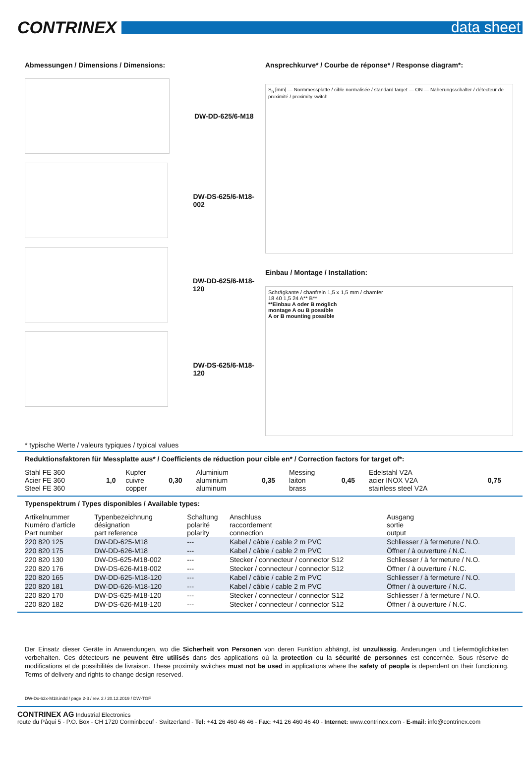CONTRINEX
data sheet
Abmessungen / Dimensions / Dimensions:
DW-DD-625/6-M18
DW-DS-625/6-M18-002
DW-DD-625/6-M18-120
DW-DS-625/6-M18-120
Ansprechkurve* / Courbe de réponse* / Response diagram*:
S<sub>n</sub> [mm] — Normmessplatte / cible normalisée / standard target — ON — Näherungsschalter / détecteur de proximité / proximity switch
Einbau / Montage / Installation:
Schrägkante / chanfrein 1,5 x 1,5 mm / chamfer
18 40 1,5 24 A** B**
**Einbau A oder B möglich
montage A ou B possible
A or B mounting possible
* typische Werte / valeurs typiques / typical values
Reduktionsfaktoren für Messplatte aus* / Coefficients de réduction pour cible en* / Correction factors for target of*:
| Stahl FE 360 Acier FE 360 Steel FE 360 | 1,0 | Kupfer cuivre copper | 0,30 | Aluminium aluminium aluminum | 0,35 | Messing laiton brass | 0,45 | Edelstahl V2A acier INOX V2A stainless steel V2A | 0,75 |
Typenspektrum / Types disponibles / Available types:
| Artikelnummer Numéro d’article Part number | Typenbezeichnung désignation part reference | Schaltung polarité polarity | Anschluss raccordement connection | Ausgang sortie output |
| --- | --- | --- | --- | --- |
| 220 820 125 | DW-DD-625-M18 | --- | Kabel / câble / cable 2 m PVC | Schliesser / à fermeture / N.O. |
| 220 820 175 | DW-DD-626-M18 | --- | Kabel / câble / cable 2 m PVC | Öffner / à ouverture / N.C. |
| 220 820 130 | DW-DS-625-M18-002 | --- | Stecker / connecteur / connector S12 | Schliesser / à fermeture / N.O. |
| 220 820 176 | DW-DS-626-M18-002 | --- | Stecker / connecteur / connector S12 | Öffner / à ouverture / N.C. |
| 220 820 165 | DW-DD-625-M18-120 | --- | Kabel / câble / cable 2 m PVC | Schliesser / à fermeture / N.O. |
| 220 820 181 | DW-DD-626-M18-120 | --- | Kabel / câble / cable 2 m PVC | Öffner / à ouverture / N.C. |
| 220 820 170 | DW-DS-625-M18-120 | --- | Stecker / connecteur / connector S12 | Schliesser / à fermeture / N.O. |
| 220 820 182 | DW-DS-626-M18-120 | --- | Stecker / connecteur / connector S12 | Öffner / à ouverture / N.C. |
Der Einsatz dieser Geräte in Anwendungen, wo die Sicherheit von Personen von deren Funktion abhängt, ist unzulässig. Änderungen und Liefermöglichkeiten vorbehalten. Ces détecteurs ne peuvent être utilisés dans des applications où la protection ou la sécurité de personnes est concernée. Sous réserve de modifications et de possibilités de livraison. These proximity switches must not be used in applications where the safety of people is dependent on their functioning. Terms of delivery and rights to change design reserved.
DW-Dx-62x-M18.indd / page 2-3 / rev. 2 / 20.12.2019 / DW-TGF
CONTRINEX AG Industrial Electronics
route du Pâqui 5 - P.O. Box - CH 1720 Corminboeuf - Switzerland - Tel: +41 26 460 46 46 - Fax: +41 26 460 46 40 - Internet: www.contrinex.com - E-mail: info@contrinex.com